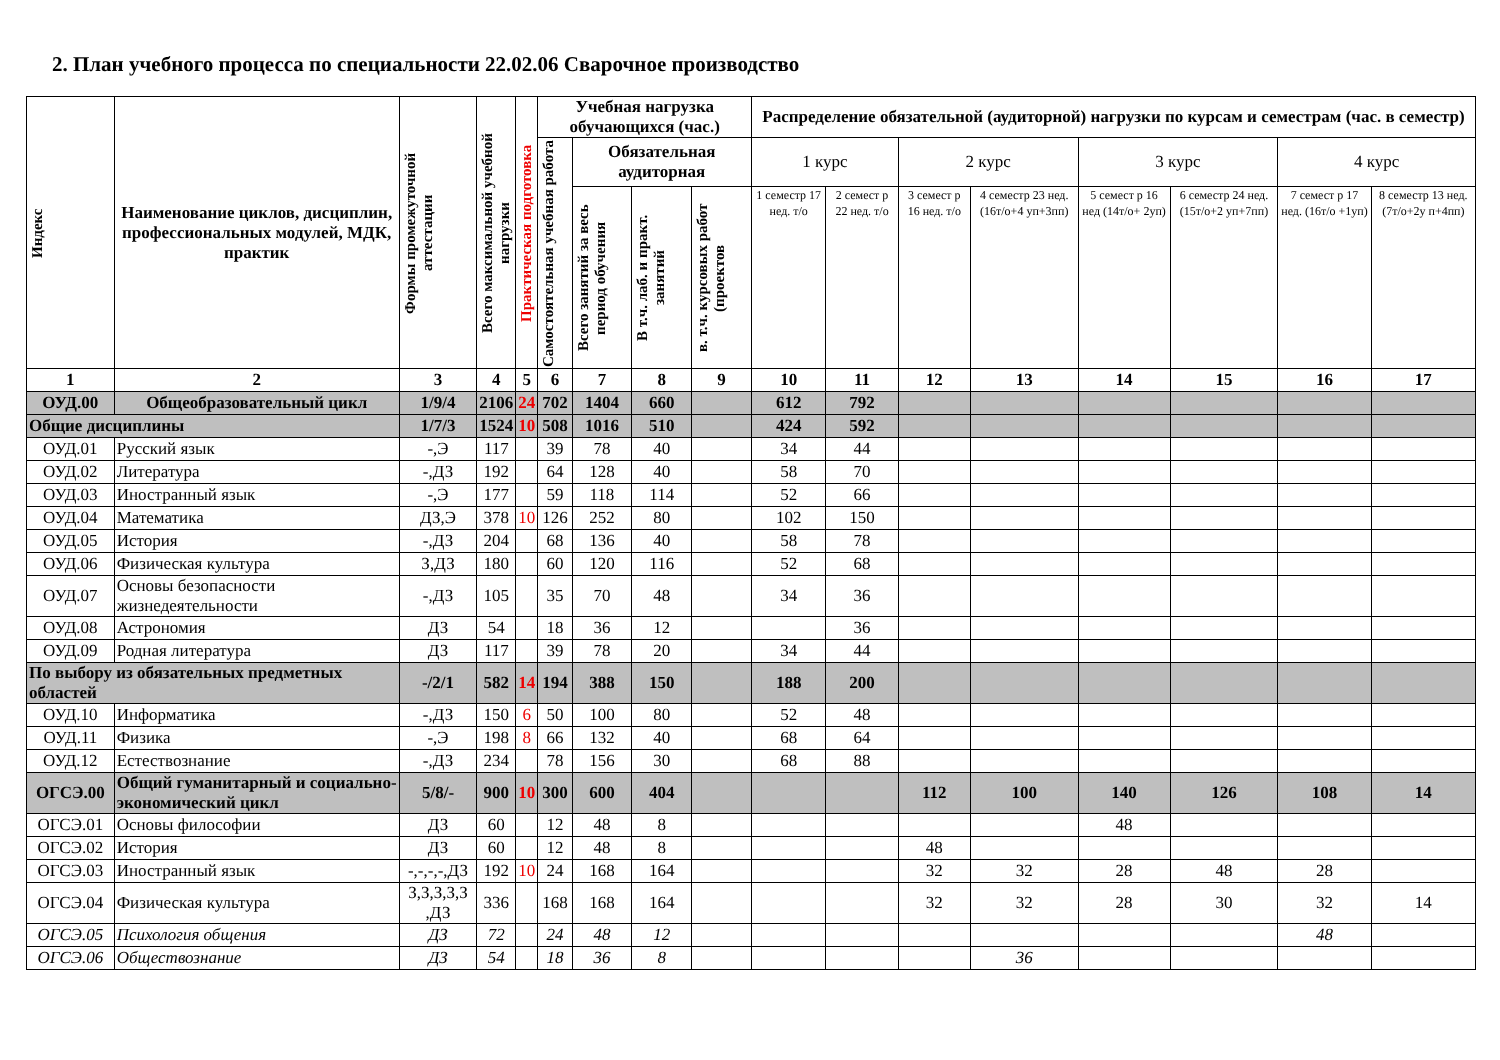2. План учебного процесса по специальности 22.02.06 Сварочное производство
| Индекс | Наименование циклов, дисциплин, профессиональных модулей, МДК, практик | Формы промежуточной аттестации | Всего максимальной учебной нагрузки | Практическая подготовка | Учебная нагрузка обучающихся (час.) | | | | Распределение обязательной (аудиторной) нагрузки по курсам и семестрам (час. в семестр) | | | | | | | |
| --- | --- | --- | --- | --- | --- | --- | --- | --- | --- | --- | --- | --- | --- | --- | --- | --- |
| | | | | | Самостоятельная учебная работа | Обязательная аудиторная | | | 1 курс | | 2 курс | | 3 курс | | 4 курс | |
| | | | | | | Всего занятий за весь период обучения | В т.ч. лаб. и практ. занятий | в. т.ч. курсовых работ (проектов | 1 семестр 17 нед. т/о | 2 семест р 22 нед. т/о | 3 семест р 16 нед. т/о | 4 семестр 23 нед. (16т/о+4 уп+3пп) | 5 семест р 16 нед (14т/о+ 2уп) | 6 семестр 24 нед. (15т/о+2 уп+7пп) | 7 семест р 17 нед. (16т/о +1уп) | 8 семестр 13 нед. (7т/о+2у п+4пп) |
| 1 | 2 | 3 | 4 | 5 | 6 | 7 | 8 | 9 | 10 | 11 | 12 | 13 | 14 | 15 | 16 | 17 |
| ОУД.00 | Общеобразовательный цикл | 1/9/4 | 2106 | 24 | 702 | 1404 | 660 | | 612 | 792 | | | | | | |
| Общие дисциплины | | 1/7/3 | 1524 | 10 | 508 | 1016 | 510 | | 424 | 592 | | | | | | |
| ОУД.01 | Русский язык | -,Э | 117 | | 39 | 78 | 40 | | 34 | 44 | | | | | | |
| ОУД.02 | Литература | -,ДЗ | 192 | | 64 | 128 | 40 | | 58 | 70 | | | | | | |
| ОУД.03 | Иностранный язык | -,Э | 177 | | 59 | 118 | 114 | | 52 | 66 | | | | | | |
| ОУД.04 | Математика | ДЗ,Э | 378 | 10 | 126 | 252 | 80 | | 102 | 150 | | | | | | |
| ОУД.05 | История | -,ДЗ | 204 | | 68 | 136 | 40 | | 58 | 78 | | | | | | |
| ОУД.06 | Физическая культура | З,ДЗ | 180 | | 60 | 120 | 116 | | 52 | 68 | | | | | | |
| ОУД.07 | Основы безопасности жизнедеятельности | -,ДЗ | 105 | | 35 | 70 | 48 | | 34 | 36 | | | | | | |
| ОУД.08 | Астрономия | ДЗ | 54 | | 18 | 36 | 12 | | | 36 | | | | | | |
| ОУД.09 | Родная литература | ДЗ | 117 | | 39 | 78 | 20 | | 34 | 44 | | | | | | |
| По выбору из обязательных предметных областей | | -/2/1 | 582 | 14 | 194 | 388 | 150 | | 188 | 200 | | | | | | |
| ОУД.10 | Информатика | -,ДЗ | 150 | 6 | 50 | 100 | 80 | | 52 | 48 | | | | | | |
| ОУД.11 | Физика | -,Э | 198 | 8 | 66 | 132 | 40 | | 68 | 64 | | | | | | |
| ОУД.12 | Естествознание | -,ДЗ | 234 | | 78 | 156 | 30 | | 68 | 88 | | | | | | |
| ОГСЭ.00 | Общий гуманитарный и социально-экономический цикл | 5/8/- | 900 | 10 | 300 | 600 | 404 | | | | 112 | 100 | 140 | 126 | 108 | 14 |
| ОГСЭ.01 | Основы философии | ДЗ | 60 | | 12 | 48 | 8 | | | | | | 48 | | | |
| ОГСЭ.02 | История | ДЗ | 60 | | 12 | 48 | 8 | | | | 48 | | | | | |
| ОГСЭ.03 | Иностранный язык | -,-,-,-,ДЗ | 192 | 10 | 24 | 168 | 164 | | | | 32 | 32 | 28 | 48 | 28 | |
| ОГСЭ.04 | Физическая культура | З,З,З,З,З ,ДЗ | 336 | | 168 | 168 | 164 | | | | 32 | 32 | 28 | 30 | 32 | 14 |
| ОГСЭ.05 | Психология общения | ДЗ | 72 | | 24 | 48 | 12 | | | | | | | | 48 | |
| ОГСЭ.06 | Обществознание | ДЗ | 54 | | 18 | 36 | 8 | | | | | 36 | | | | |